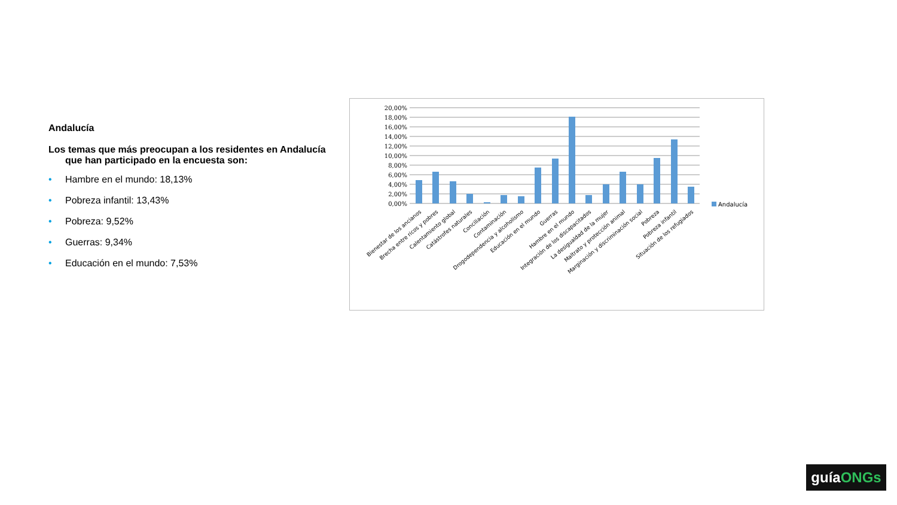Andalucía
Los temas que más preocupan a los residentes en Andalucía que han participado en la encuesta son:
• Hambre en el mundo: 18,13%
• Pobreza infantil: 13,43%
• Pobreza: 9,52%
• Guerras: 9,34%
• Educación en el mundo: 7,53%
20,00%
18,00%
16,00%
14,00%
12,00%
10,00%
8,00%
6,00%
4,00%
2,00%
0,00%
Andalucía
Bienestar de los ancianos
Brecha entre ricos y pobres
Calentamiento global
Catástrofes naturales
Conciliación
Contaminación
Drogodependencia y alcoholismo
Educación en el mundo
Guerras
Hambre en el mundo
Integración de los discapacitados
La desigualdad de la mujer
Maltrato y protección animal
Marginación y discriminación social
Pobreza
Pobreza infantil
Situación de los refugiados
guíaONGs